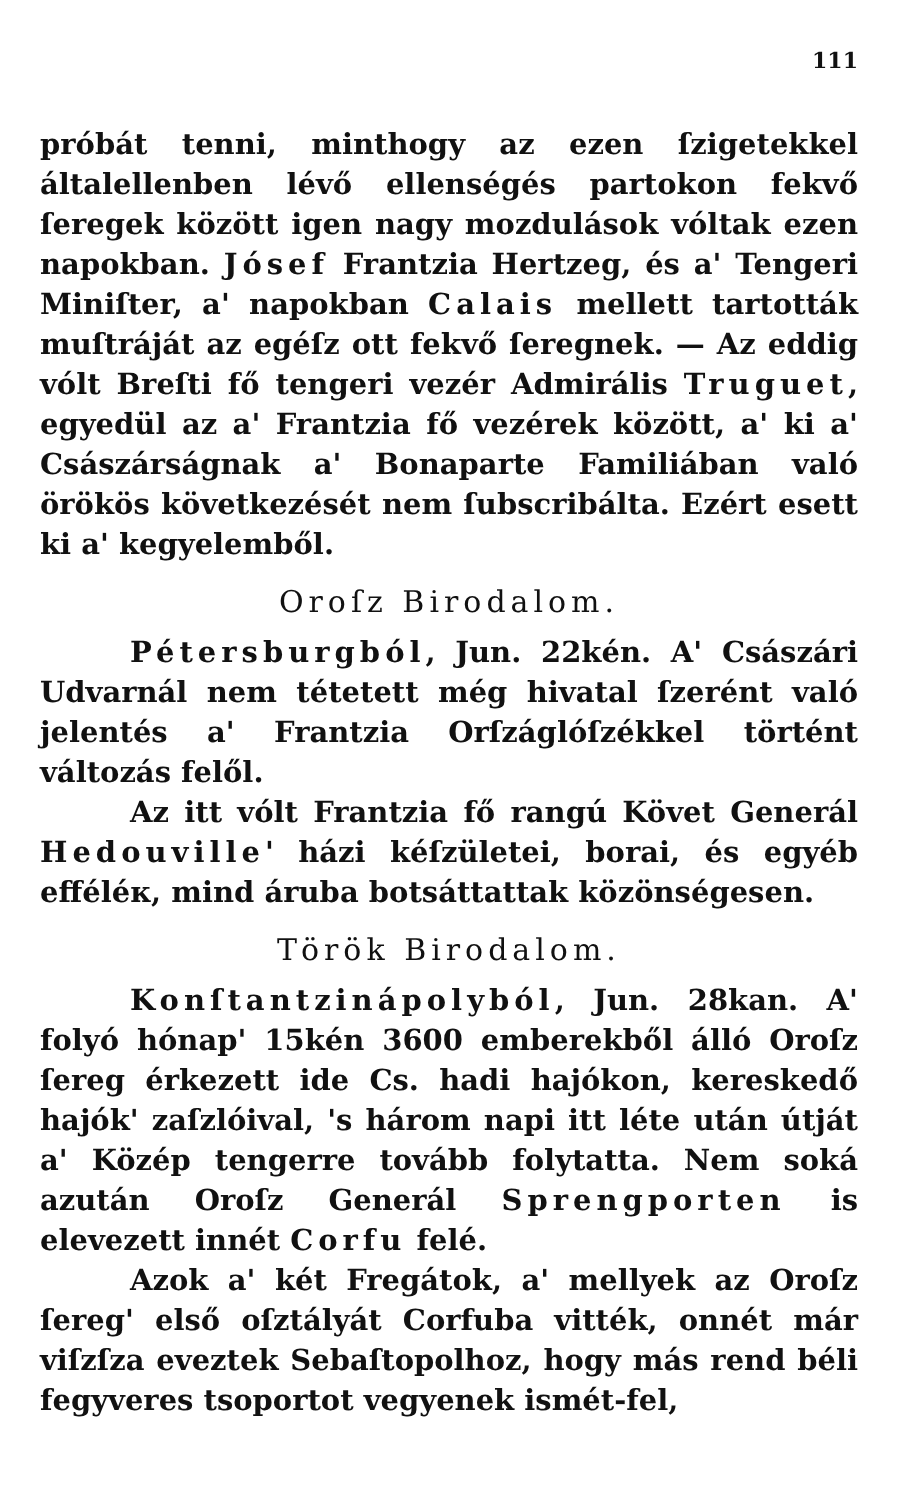111
próbát tenni, minthogy az ezen ſzigetekkel általellenben lévő ellenségés partokon fekvő ſeregek között igen nagy mozdulások vóltak ezen napokban. Jósef Frantzia Hertzeg, és a' Tengeri Miniſter, a' napokban Calais mellett tartották muſtráját az egéſz ott fekvő ſeregnek. — Az eddig vólt Breſti fő tengeri vezér Admirális Truguet, egyedül az a' Frantzia fő vezérek között, a' ki a' Császárságnak a' Bonaparte Familiában való örökös következését nem ſubscribálta. Ezért esett ki a' kegyelemből.
Oroſz Birodalom.
Pétersburgból, Jun. 22kén. A' Császári Udvarnál nem tétetett még hivatal ſzerént való jelentés a' Frantzia Orſzáglóſzékkel történt változás felől.
Az itt vólt Frantzia fő rangú Követ Generál Hedouville' házi kéſzületei, borai, és egyéb efféléк, mind áruba botsáttattak közönségesen.
Török Birodalom.
Konſtantzinápolyból, Jun. 28kan. A' folyó hónap' 15kén 3600 emberekből álló Oroſz ſereg érkezett ide Cs. hadi hajókon, kereskedő hajók' zaſzlóival, 's három napi itt léte után útját a' Közép tengerre tovább folytatta. Nem soká azután Oroſz Generál Sprengporten is elevezett innét Corfu felé.
Azok a' két Fregátok, a' mellyek az Oroſz ſereg' első oſztályát Corfuba vitték, onnét már viſzſza eveztek Sebaſtopolhoz, hogy más rend béli fegyveres tsoportot vegyenek ismét-fel,